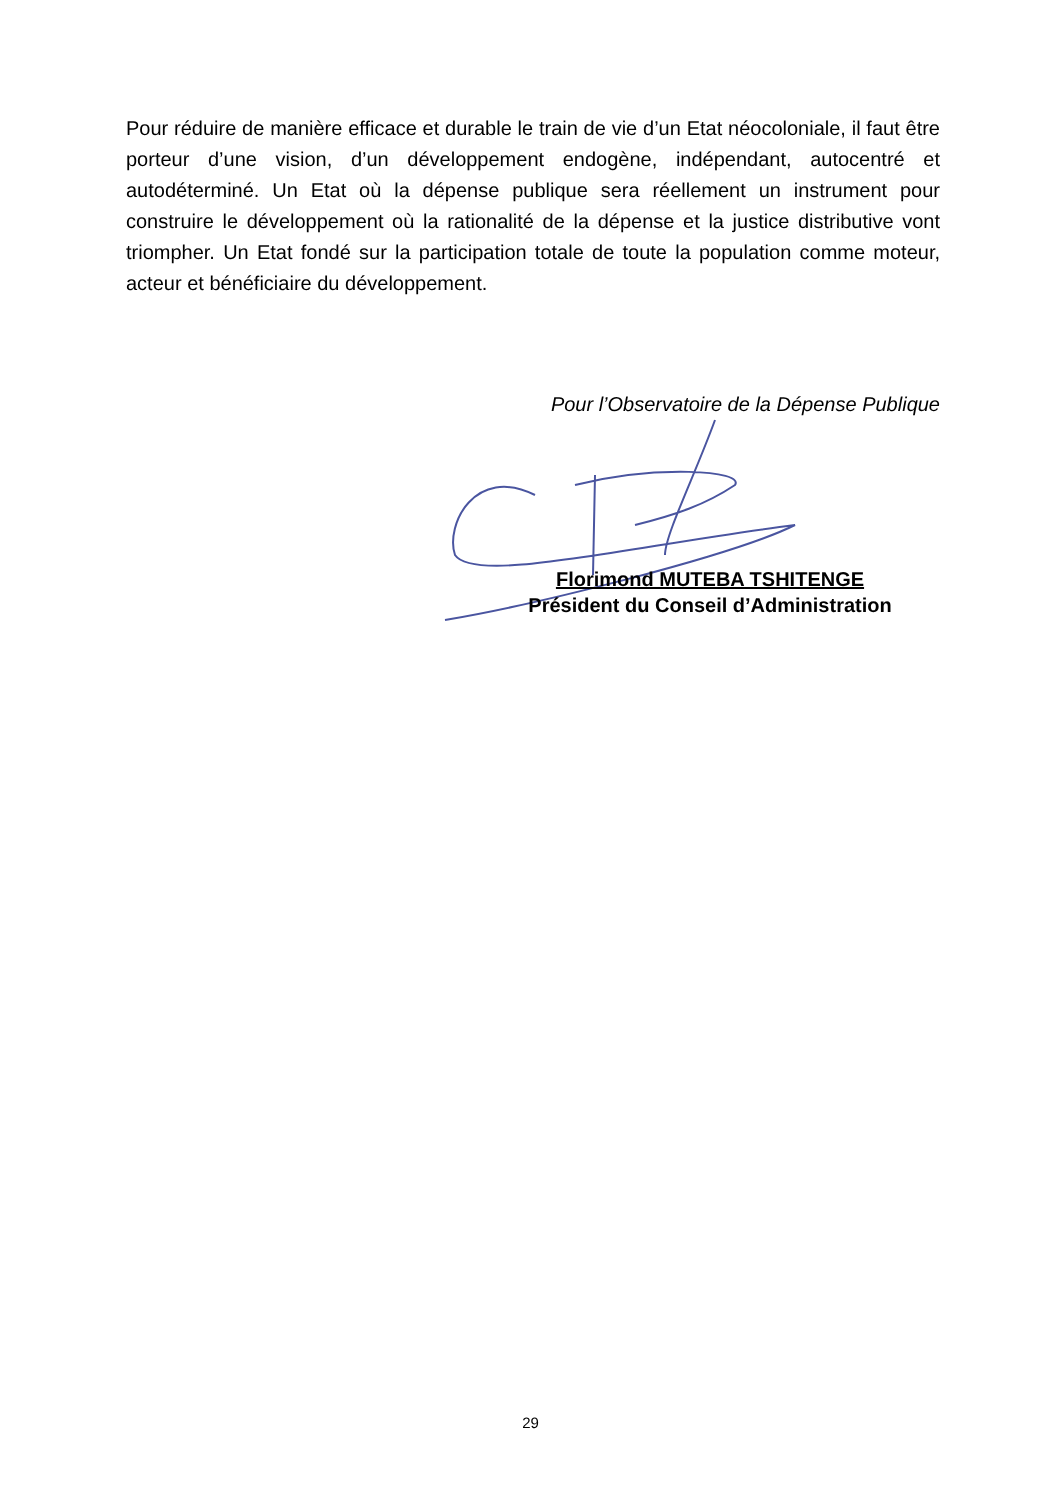Pour réduire de manière efficace et durable le train de vie d’un Etat néocoloniale, il faut être porteur d’une vision, d’un développement endogène, indépendant, autocentré et autodéterminé. Un Etat où la dépense publique sera réellement un instrument pour construire le développement où la rationalité de la dépense et la justice distributive vont triompher. Un Etat fondé sur la participation totale de toute la population comme moteur, acteur et bénéficiaire du développement.
Pour l’Observatoire de la Dépense Publique
Florimond MUTEBA TSHITENGE
Président du Conseil d’Administration
29